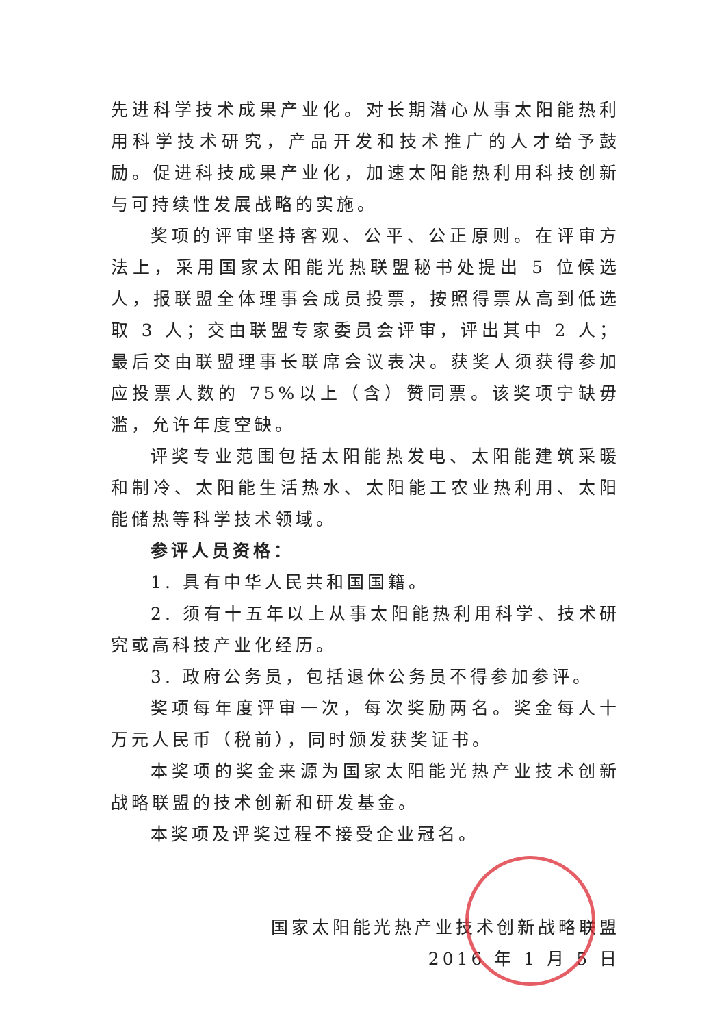先进科学技术成果产业化。对长期潜心从事太阳能热利用科学技术研究，产品开发和技术推广的人才给予鼓励。促进科技成果产业化，加速太阳能热利用科技创新与可持续性发展战略的实施。
奖项的评审坚持客观、公平、公正原则。在评审方法上，采用国家太阳能光热联盟秘书处提出 5 位候选人，报联盟全体理事会成员投票，按照得票从高到低选取 3 人；交由联盟专家委员会评审，评出其中 2 人；最后交由联盟理事长联席会议表决。获奖人须获得参加应投票人数的 75%以上（含）赞同票。该奖项宁缺毋滥，允许年度空缺。
评奖专业范围包括太阳能热发电、太阳能建筑采暖和制冷、太阳能生活热水、太阳能工农业热利用、太阳能储热等科学技术领域。
参评人员资格：
1. 具有中华人民共和国国籍。
2. 须有十五年以上从事太阳能热利用科学、技术研究或高科技产业化经历。
3. 政府公务员，包括退休公务员不得参加参评。
奖项每年度评审一次，每次奖励两名。奖金每人十万元人民币（税前），同时颁发获奖证书。
本奖项的奖金来源为国家太阳能光热产业技术创新战略联盟的技术创新和研发基金。
本奖项及评奖过程不接受企业冠名。
国家太阳能光热产业技术创新战略联盟
2016 年 1 月 5 日